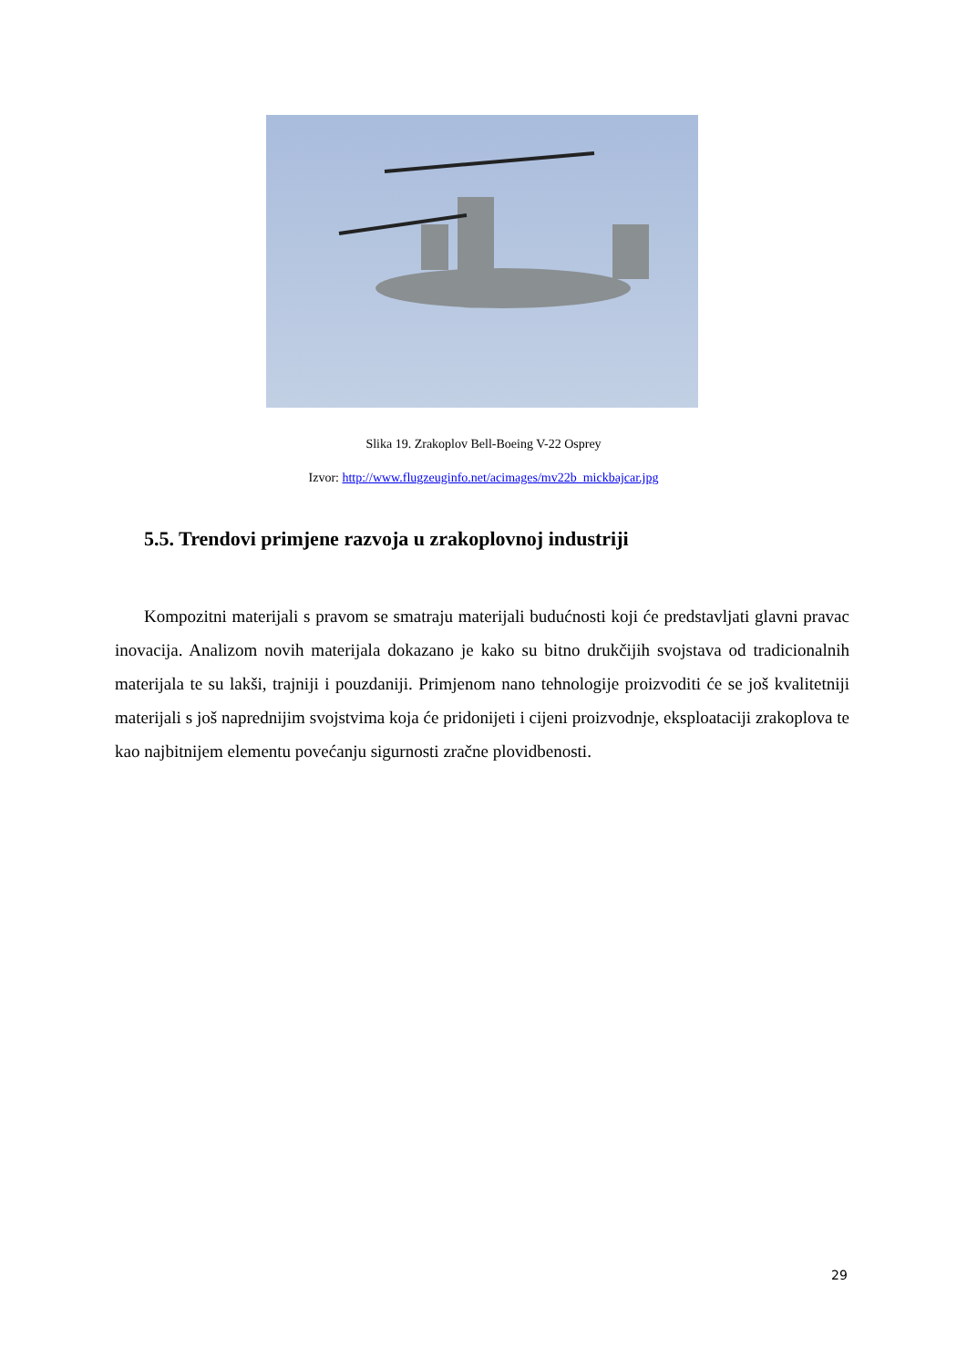Slika 19. Zrakoplov Bell-Boeing V-22 Osprey
Izvor: http://www.flugzeuginfo.net/acimages/mv22b_mickbajcar.jpg
5.5. Trendovi primjene razvoja u zrakoplovnoj industriji
Kompozitni materijali s pravom se smatraju materijali budućnosti koji će predstavljati glavni pravac inovacija. Analizom novih materijala dokazano je kako su bitno drukčijih svojstava od tradicionalnih materijala te su lakši, trajniji i pouzdaniji. Primjenom nano tehnologije proizvoditi će se još kvalitetniji materijali s još naprednijim svojstvima koja će pridonijeti i cijeni proizvodnje, eksploataciji zrakoplova te kao najbitnijem elementu povećanju sigurnosti zračne plovidbenosti.
29